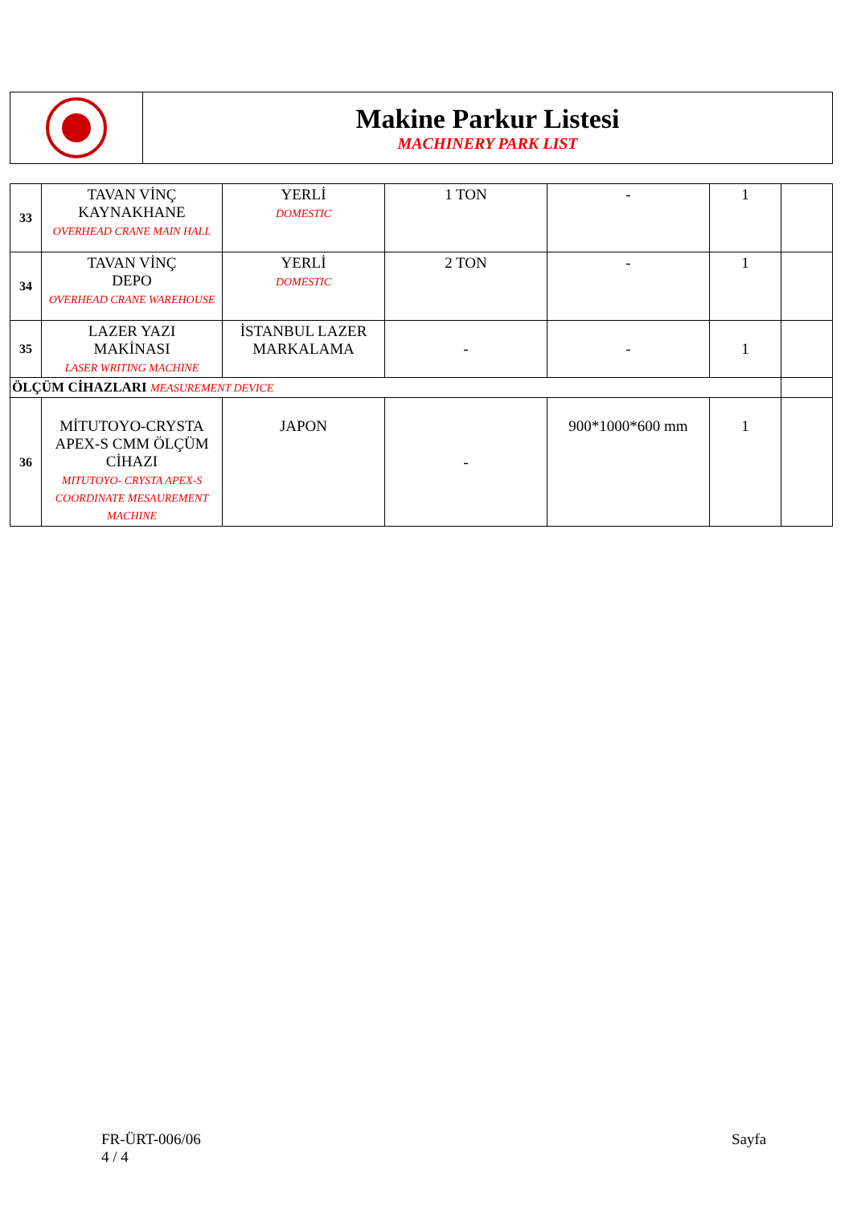Makine Parkur Listesi
MACHINERY PARK LIST
| 33 | TAVAN VİNÇ KAYNAKHANE OVERHEAD CRANE MAIN HALL | YERLİ DOMESTIC | 1 TON | - | 1 | |
| 34 | TAVAN VİNÇ DEPO OVERHEAD CRANE WAREHOUSE | YERLİ DOMESTIC | 2 TON | - | 1 | |
| 35 | LAZER YAZI MAKİNASI LASER WRITING MACHINE | İSTANBUL LAZER MARKALAMA | - | - | 1 | |
| ÖLÇÜM CİHAZLARI MEASUREMENT DEVICE | | | | | | |
| 36 | MİTUTOYO-CRYSTA APEX-S CMM ÖLÇÜM CİHAZI MITUTOYO- CRYSTA APEX-S COORDINATE MESAUREMENT MACHINE | JAPON | - | 900*1000*600 mm | 1 | |
FR-ÜRT-006/06
4 / 4
Sayfa